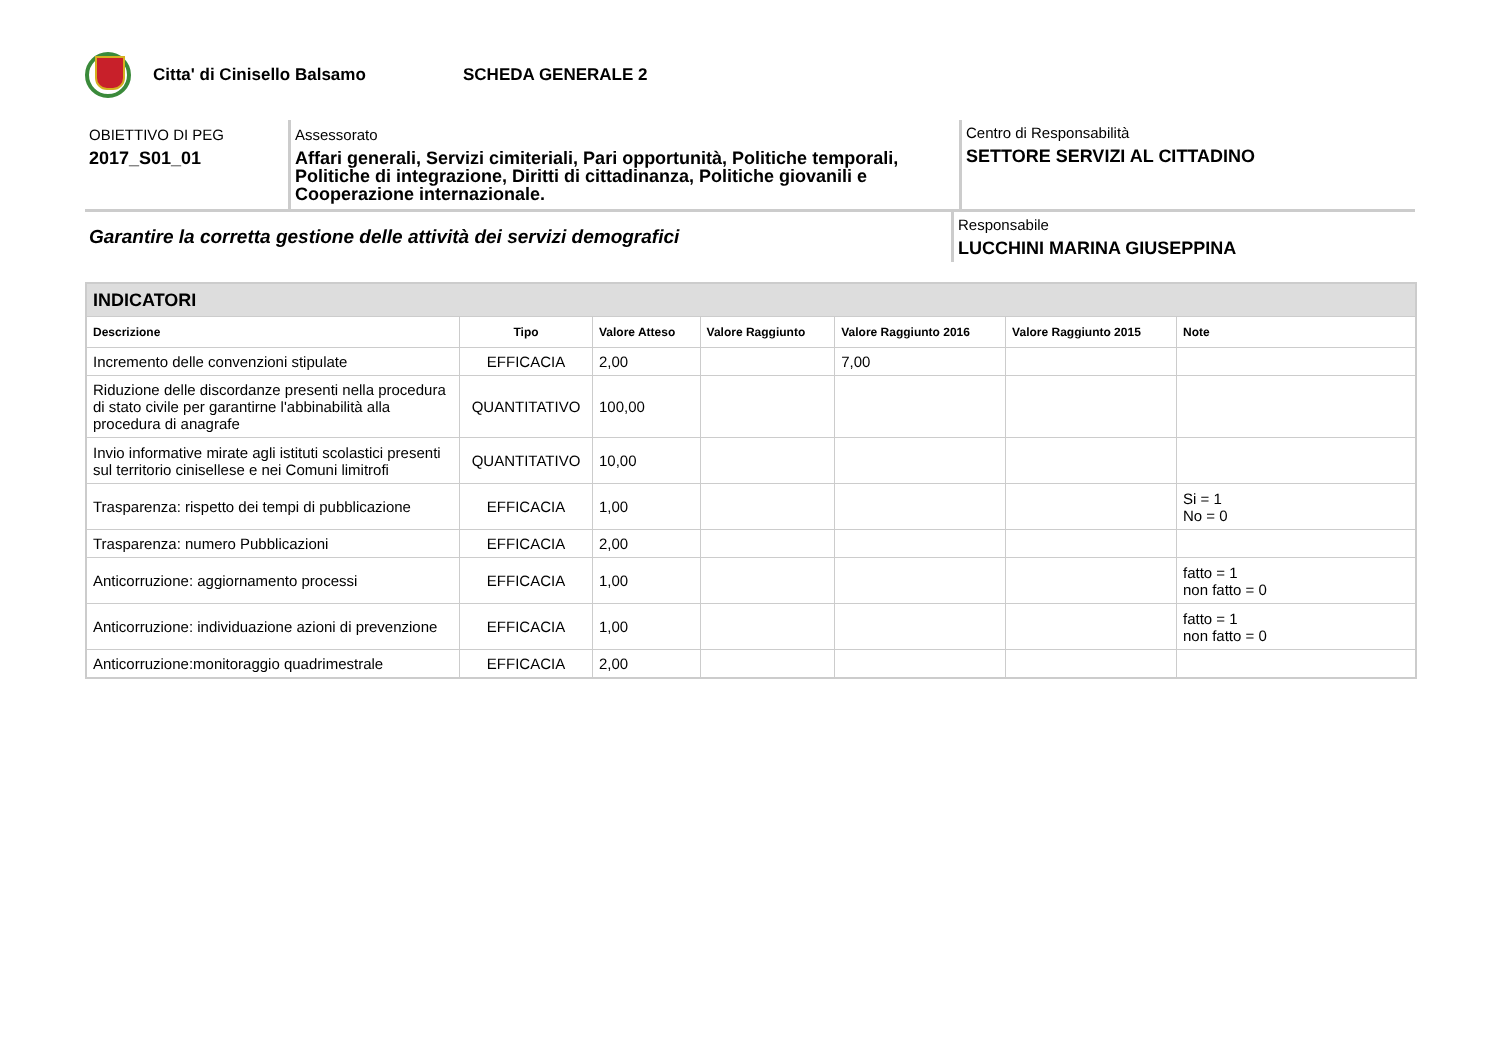Citta' di Cinisello Balsamo SCHEDA GENERALE 2
OBIETTIVO DI PEG
2017_S01_01
Assessorato
Affari generali, Servizi cimiteriali, Pari opportunità, Politiche temporali, Politiche di integrazione, Diritti di cittadinanza, Politiche giovanili e Cooperazione internazionale.
Centro di Responsabilità
SETTORE SERVIZI AL CITTADINO
Garantire la corretta gestione delle attività dei servizi demografici
Responsabile
LUCCHINI MARINA GIUSEPPINA
| INDICATORI | | | | | | |
| --- | --- | --- | --- | --- | --- | --- |
| Descrizione | Tipo | Valore Atteso | Valore Raggiunto | Valore Raggiunto 2016 | Valore Raggiunto 2015 | Note |
| Incremento delle convenzioni stipulate | EFFICACIA | 2,00 | | 7,00 | | |
| Riduzione delle discordanze presenti nella procedura di stato civile per garantirne l'abbinabilità alla procedura di anagrafe | QUANTITATIVO | 100,00 | | | | |
| Invio informative mirate agli istituti scolastici presenti sul territorio cinisellese e nei Comuni limitrofi | QUANTITATIVO | 10,00 | | | | |
| Trasparenza: rispetto dei tempi di pubblicazione | EFFICACIA | 1,00 | | | | Si = 1 No = 0 |
| Trasparenza: numero Pubblicazioni | EFFICACIA | 2,00 | | | | |
| Anticorruzione: aggiornamento processi | EFFICACIA | 1,00 | | | | fatto = 1 non fatto = 0 |
| Anticorruzione: individuazione azioni di prevenzione | EFFICACIA | 1,00 | | | | fatto = 1 non fatto = 0 |
| Anticorruzione:monitoraggio quadrimestrale | EFFICACIA | 2,00 | | | | |